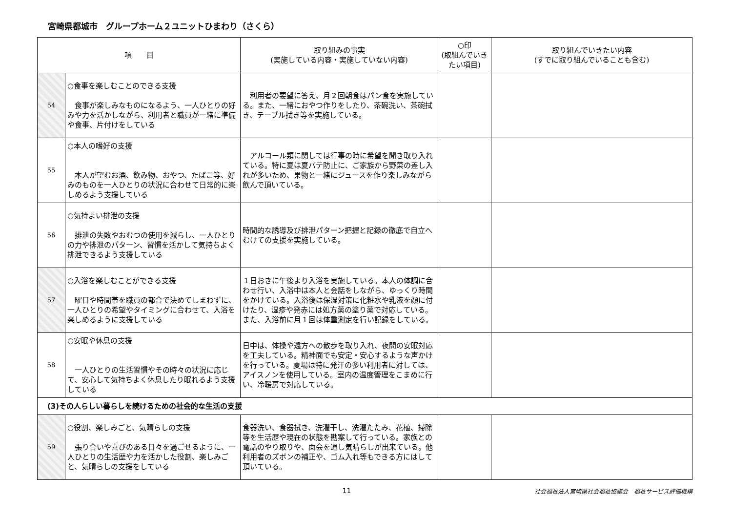宮崎県都城市　グループホーム２ユニットひまわり（さくら）
| 項 目 | | 取り組みの事実 (実施している内容・実施していない内容) | ○印 (取組んでいきたい項目) | 取り組んでいきたい内容 (すでに取り組んでいることも含む) |
| --- | --- | --- | --- | --- |
| 54 | ○食事を楽しむことのできる支援 食事が楽しみなものになるよう、一人ひとりの好みや力を活かしながら、利用者と職員が一緒に準備や食事、片付けをしている | 利用者の要望に答え、月２回朝食はパン食を実施している。また、一緒におやつ作りをしたり、茶碗洗い、茶碗拭き、テーブル拭き等を実施している。 | | |
| 55 | ○本人の嗜好の支援 本人が望むお酒、飲み物、おやつ、たばこ等、好みのものを一人ひとりの状況に合わせて日常的に楽しめるよう支援している | アルコール類に関しては行事の時に希望を聞き取り入れている。特に夏は夏バテ防止に、ご家族から野菜の差し入れが多いため、果物と一緒にジュースを作り楽しみながら飲んで頂いている。 | | |
| 56 | ○気持よい排泄の支援 排泄の失敗やおむつの使用を減らし、一人ひとりの力や排泄のパターン、習慣を活かして気持ちよく排泄できるよう支援している | 時間的な誘導及び排泄パターン把握と記録の徹底で自立へむけての支援を実施している。 | | |
| 57 | ○入浴を楽しむことができる支援 曜日や時間帯を職員の都合で決めてしまわずに、一人ひとりの希望やタイミングに合わせて、入浴を楽しめるように支援している | １日おきに午後より入浴を実施している。本人の体調に合わせ行い、入浴中は本人と会話をしながら、ゆっくり時間をかけている。入浴後は保湿対策に化粧水や乳液を顔に付けたり、湿疹や発赤には処方薬の塗り薬で対応している。また、入浴前に月１回は体重測定を行い記録をしている。 | | |
| 58 | ○安眠や休息の支援 一人ひとりの生活習慣やその時々の状況に応じて、安心して気持ちよく休息したり眠れるよう支援している | 日中は、体操や遠方への散歩を取り入れ、夜間の安眠対応を工夫している。精神面でも安定・安心するような声かけを行っている。夏場は特に発汗の多い利用者に対しては、アイスノンを使用している。室内の温度管理をこまめに行い、冷暖房で対応している。 | | |
| (3)その人らしい暮らしを続けるための社会的な生活の支援 | | | | |
| 59 | ○役割、楽しみごと、気晴らしの支援 張り合いや喜びのある日々を過ごせるように、一人ひとりの生活歴や力を活かした役割、楽しみごと、気晴らしの支援をしている | 食器洗い、食器拭き、洗濯干し、洗濯たたみ、花植、掃除等を生活歴や現在の状態を勘案して行っている。家族との電話のやり取りや、面会を通し気晴らしが出来ている。他利用者のズボンの補正や、ゴム入れ等もできる方にはして頂いている。 | | |
11 社会福祉法人宮崎県社会福祉協議会　福祉サービス評価機構